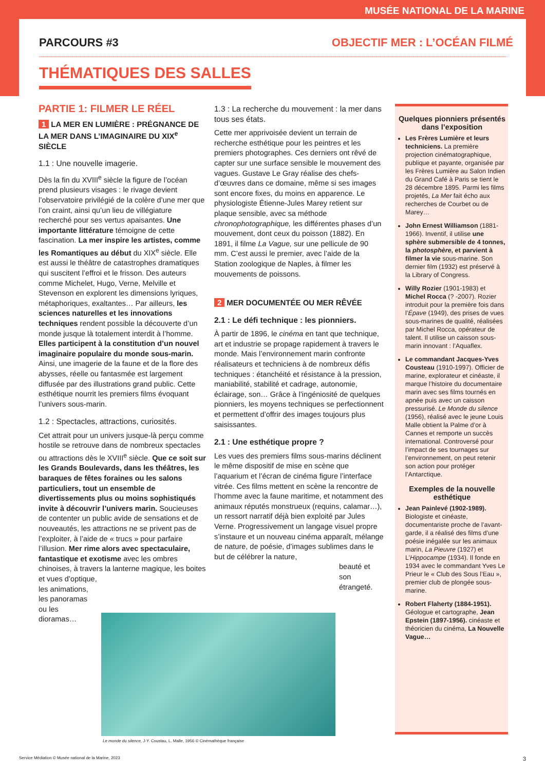MUSÉE NATIONAL DE LA MARINE
PARCOURS #3 OBJECTIF MER : L’OCÉAN FILMÉ
THÉMATIQUES DES SALLES
PARTIE 1: FILMER LE RÉEL
1 LA MER EN LUMIÈRE : PRÉGNANCE DE LA MER DANS L’IMAGINAIRE DU XIX<sup>e</sup> SIÈCLE
1.1 : Une nouvelle imagerie.
Dès la fin du XVIII<sup>e</sup> siècle la figure de l’océan prend plusieurs visages : le rivage devient l’observatoire privilégié de la colère d’une mer que l’on craint, ainsi qu’un lieu de villégiature recherché pour ses vertus apaisantes. Une importante littérature témoigne de cette fascination. La mer inspire les artistes, comme les Romantiques au début du XIX<sup>e</sup> siècle. Elle est aussi le théâtre de catastrophes dramatiques qui suscitent l’effroi et le frisson. Des auteurs comme Michelet, Hugo, Verne, Melville et Stevenson en explorent les dimensions lyriques, métaphoriques, exaltantes… Par ailleurs, les sciences naturelles et les innovations techniques rendent possible la découverte d’un monde jusque là totalement interdit à l’homme. Elles participent à la constitution d’un nouvel imaginaire populaire du monde sous-marin. Ainsi, une imagerie de la faune et de la flore des abysses, réelle ou fantasmée est largement diffusée par des illustrations grand public. Cette esthétique nourrit les premiers films évoquant l’univers sous-marin.
1.2 : Spectacles, attractions, curiosités.
Cet attrait pour un univers jusque-là perçu comme hostile se retrouve dans de nombreux spectacles ou attractions dès le XVIII<sup>e</sup> siècle. Que ce soit sur les Grands Boulevards, dans les théâtres, les baraques de fêtes foraines ou les salons particuliers, tout un ensemble de divertissements plus ou moins sophistiqués invite à découvrir l’univers marin. Soucieuses de contenter un public avide de sensations et de nouveautés, les attractions ne se privent pas de l’exploiter, à l’aide de « trucs » pour parfaire l’illusion. Mer rime alors avec spectaculaire, fantastique et exotisme avec les ombres chinoises, à travers la lanterne magique, les boites et vues d’optique,
les animations, les panoramas ou les dioramas…
1.3 : La recherche du mouvement : la mer dans tous ses états.
Cette mer apprivoisée devient un terrain de recherche esthétique pour les peintres et les premiers photographes. Ces derniers ont rêvé de capter sur une surface sensible le mouvement des vagues. Gustave Le Gray réalise des chefs-d’œuvres dans ce domaine, même si ses images sont encore fixes, du moins en apparence. Le physiologiste Étienne-Jules Marey retient sur plaque sensible, avec sa méthode chronophotographique, les différentes phases d’un mouvement, dont ceux du poisson (1882). En 1891, il filme La Vague, sur une pellicule de 90 mm. C’est aussi le premier, avec l’aide de la Station zoologique de Naples, à filmer les mouvements de poissons.
2 MER DOCUMENTÉE OU MER RÊVÉE
2.1 : Le défi technique : les pionniers.
À partir de 1896, le cinéma en tant que technique, art et industrie se propage rapidement à travers le monde. Mais l’environnement marin confronte réalisateurs et techniciens à de nombreux défis techniques : étanchéité et résistance à la pression, maniabilité, stabilité et cadrage, autonomie, éclairage, son… Grâce à l’ingéniosité de quelques pionniers, les moyens techniques se perfectionnent et permettent d’offrir des images toujours plus saisissantes.
2.1 : Une esthétique propre ?
Les vues des premiers films sous-marins déclinent le même dispositif de mise en scène que l’aquarium et l’écran de cinéma figure l’interface vitrée. Ces films mettent en scène la rencontre de l’homme avec la faune maritime, et notamment des animaux réputés monstrueux (requins, calamar…), un ressort narratif déjà bien exploité par Jules Verne. Progressivement un langage visuel propre s’instaure et un nouveau cinéma apparaît, mélange de nature, de poésie, d’images sublimes dans le but de célébrer la nature,
beauté et son étrangeté.
Quelques pionniers présentés dans l’exposition
Les Frères Lumière et leurs techniciens. La première projection cinématographique, publique et payante, organisée par les Frères Lumière au Salon Indien du Grand Café à Paris se tient le 28 décembre 1895. Parmi les films projetés, La Mer fait écho aux recherches de Courbet ou de Marey…
John Ernest Williamson (1881-1966). Inventif, il utilise une sphère submersible de 4 tonnes, la photosphère, et parvient à filmer la vie sous-marine. Son dernier film (1932) est préservé à la Library of Congress.
Willy Rozier (1901-1983) et Michel Rocca (? -2007). Rozier introduit pour la première fois dans l’Épave (1949), des prises de vues sous-marines de qualité, réalisées par Michel Rocca, opérateur de talent. Il utilise un caisson sous-marin innovant : l’Aquaflex.
Le commandant Jacques-Yves Cousteau (1910-1997). Officier de marine, explorateur et cinéaste, il marque l’histoire du documentaire marin avec ses films tournés en apnée puis avec un caisson pressurisé. Le Monde du silence (1956), réalisé avec le jeune Louis Malle obtient la Palme d’or à Cannes et remporte un succès international. Controversé pour l’impact de ses tournages sur l’environnement, on peut retenir son action pour protéger l’Antarctique.
Exemples de la nouvelle esthétique
Jean Painlevé (1902-1989). Biologiste et cinéaste, documentariste proche de l’avant-garde, il a réalisé des films d’une poésie inégalée sur les animaux marin, La Pieuvre (1927) et L’Hippocampe (1934). Il fonde en 1934 avec le commandant Yves Le Prieur le « Club des Sous l’Eau », premier club de plongée sous- marine.
Robert Flaherty (1884-1951). Géologue et cartographe, Jean Epstein (1897-1956). cinéaste et théoricien du cinéma, La Nouvelle Vague…
Le monde du silence, J-Y. Coustau, L. Malle, 1956 © Cinémathèque française
Service Médiation © Musée national de la Marine, 2023 3